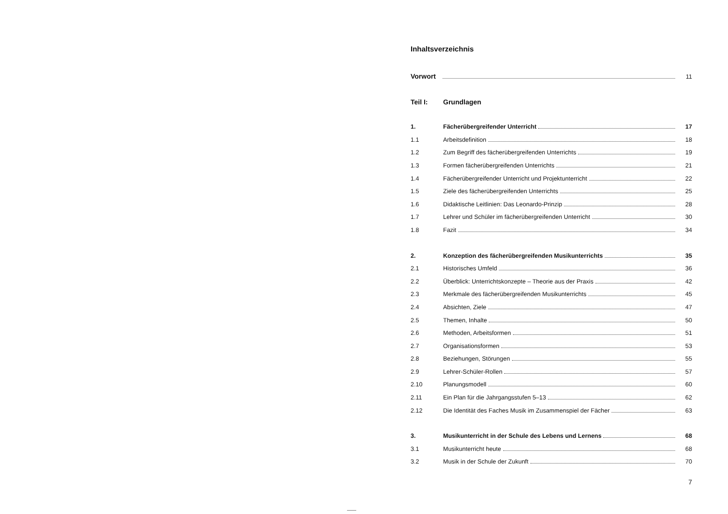Inhaltsverzeichnis
Vorwort 11
Teil I: Grundlagen
1. Fächerübergreifender Unterricht 17
1.1 Arbeitsdefinition 18
1.2 Zum Begriff des fächerübergreifenden Unterrichts 19
1.3 Formen fächerübergreifenden Unterrichts 21
1.4 Fächerübergreifender Unterricht und Projektunterricht 22
1.5 Ziele des fächerübergreifenden Unterrichts 25
1.6 Didaktische Leitlinien: Das Leonardo-Prinzip 28
1.7 Lehrer und Schüler im fächerübergreifenden Unterricht 30
1.8 Fazit 34
2. Konzeption des fächerübergreifenden Musikunterrichts 35
2.1 Historisches Umfeld 36
2.2 Überblick: Unterrichtskonzepte – Theorie aus der Praxis 42
2.3 Merkmale des fächerübergreifenden Musikunterrichts 45
2.4 Absichten, Ziele 47
2.5 Themen, Inhalte 50
2.6 Methoden, Arbeitsformen 51
2.7 Organisationsformen 53
2.8 Beziehungen, Störungen 55
2.9 Lehrer-Schüler-Rollen 57
2.10 Planungsmodell 60
2.11 Ein Plan für die Jahrgangsstufen 5–13 62
2.12 Die Identität des Faches Musik im Zusammenspiel der Fächer 63
3. Musikunterricht in der Schule des Lebens und Lernens 68
3.1 Musikunterricht heute 68
3.2 Musik in der Schule der Zukunft 70
7